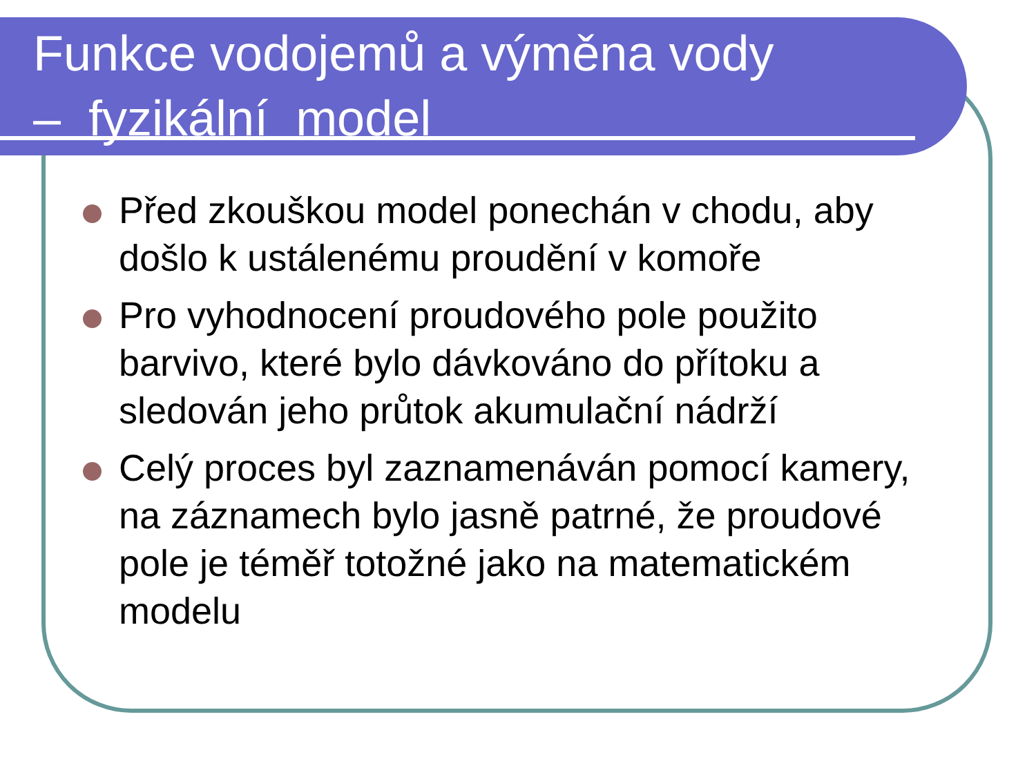Funkce vodojemů a výměna vody
– fyzikální model
Před zkouškou model ponechán v chodu, aby došlo k ustálenému proudění v komoře
Pro vyhodnocení proudového pole použito barvivo, které bylo dávkováno do přítoku a sledován jeho průtok akumulační nádrží
Celý proces byl zaznamenáván pomocí kamery, na záznamech bylo jasně patrné, že proudové pole je téměř totožné jako na matematickém modelu